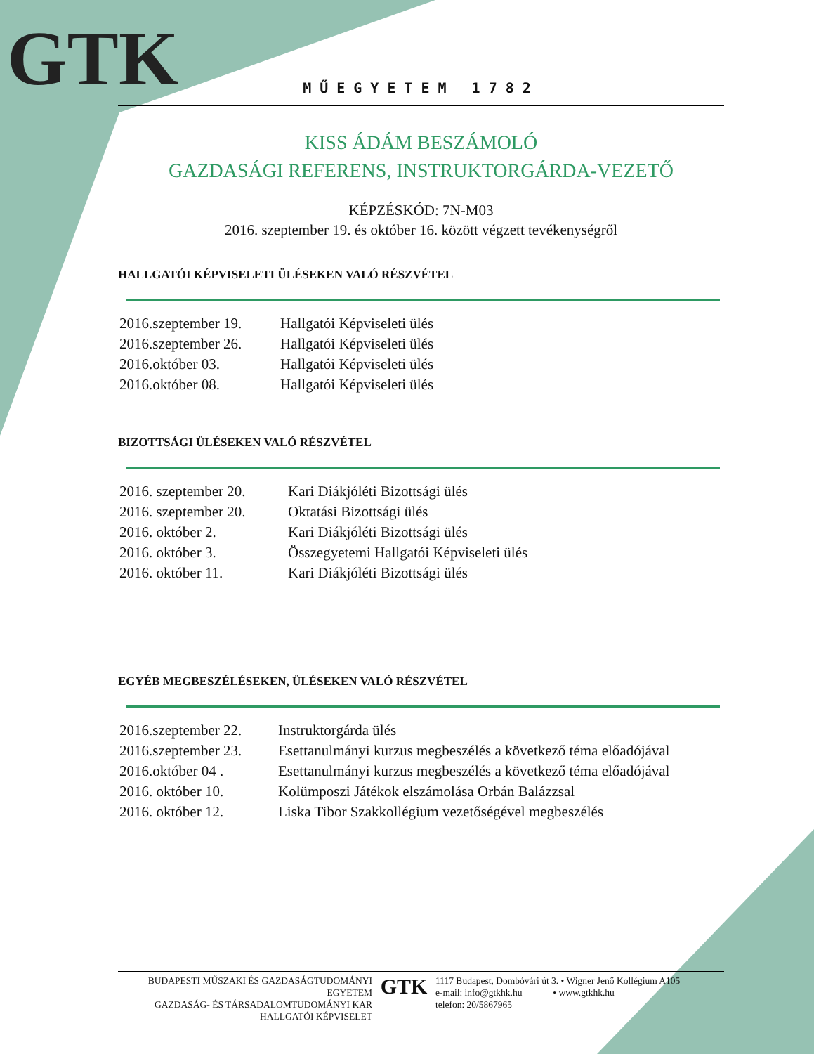GTK
MŰEGYETEM 1782
KISS ÁDÁM BESZÁMOLÓ
GAZDASÁGI REFERENS, INSTRUKTORGÁRDA-VEZETŐ
KÉPZÉSKÓD: 7N-M03
2016. szeptember 19. és október 16. között végzett tevékenységről
HALLGATÓI KÉPVISELETI ÜLÉSEKEN VALÓ RÉSZVÉTEL
| 2016.szeptember 19. | Hallgatói Képviseleti ülés |
| 2016.szeptember 26. | Hallgatói Képviseleti ülés |
| 2016.október 03. | Hallgatói Képviseleti ülés |
| 2016.október 08. | Hallgatói Képviseleti ülés |
BIZOTTSÁGI ÜLÉSEKEN VALÓ RÉSZVÉTEL
| 2016. szeptember 20. | Kari Diákjóléti Bizottsági ülés |
| 2016. szeptember 20. | Oktatási Bizottsági ülés |
| 2016. október 2. | Kari Diákjóléti Bizottsági ülés |
| 2016. október 3. | Összegyetemi Hallgatói Képviseleti ülés |
| 2016. október 11. | Kari Diákjóléti Bizottsági ülés |
EGYÉB MEGBESZÉLÉSEKEN, ÜLÉSEKEN VALÓ RÉSZVÉTEL
| 2016.szeptember 22. | Instruktorgárda ülés |
| 2016.szeptember 23. | Esettanulmányi kurzus megbeszélés a következő téma előadójával |
| 2016.október 04 . | Esettanulmányi kurzus megbeszélés a következő téma előadójával |
| 2016. október 10. | Kolümposzi Játékok elszámolása Orbán Balázzsal |
| 2016. október 12. | Liska Tibor Szakkollégium vezetőségével megbeszélés |
BUDAPESTI MŰSZAKI ÉS GAZDASÁGTUDOMÁNYI EGYETEM
GAZDASÁG- ÉS TÁRSADALOMTUDOMÁNYI KAR
HALLGATÓI KÉPVISELET
GTK
1117 Budapest, Dombóvári út 3. • Wigner Jenő Kollégium A105
e-mail: info@gtkhk.hu • www.gtkhk.hu
telefon: 20/5867965